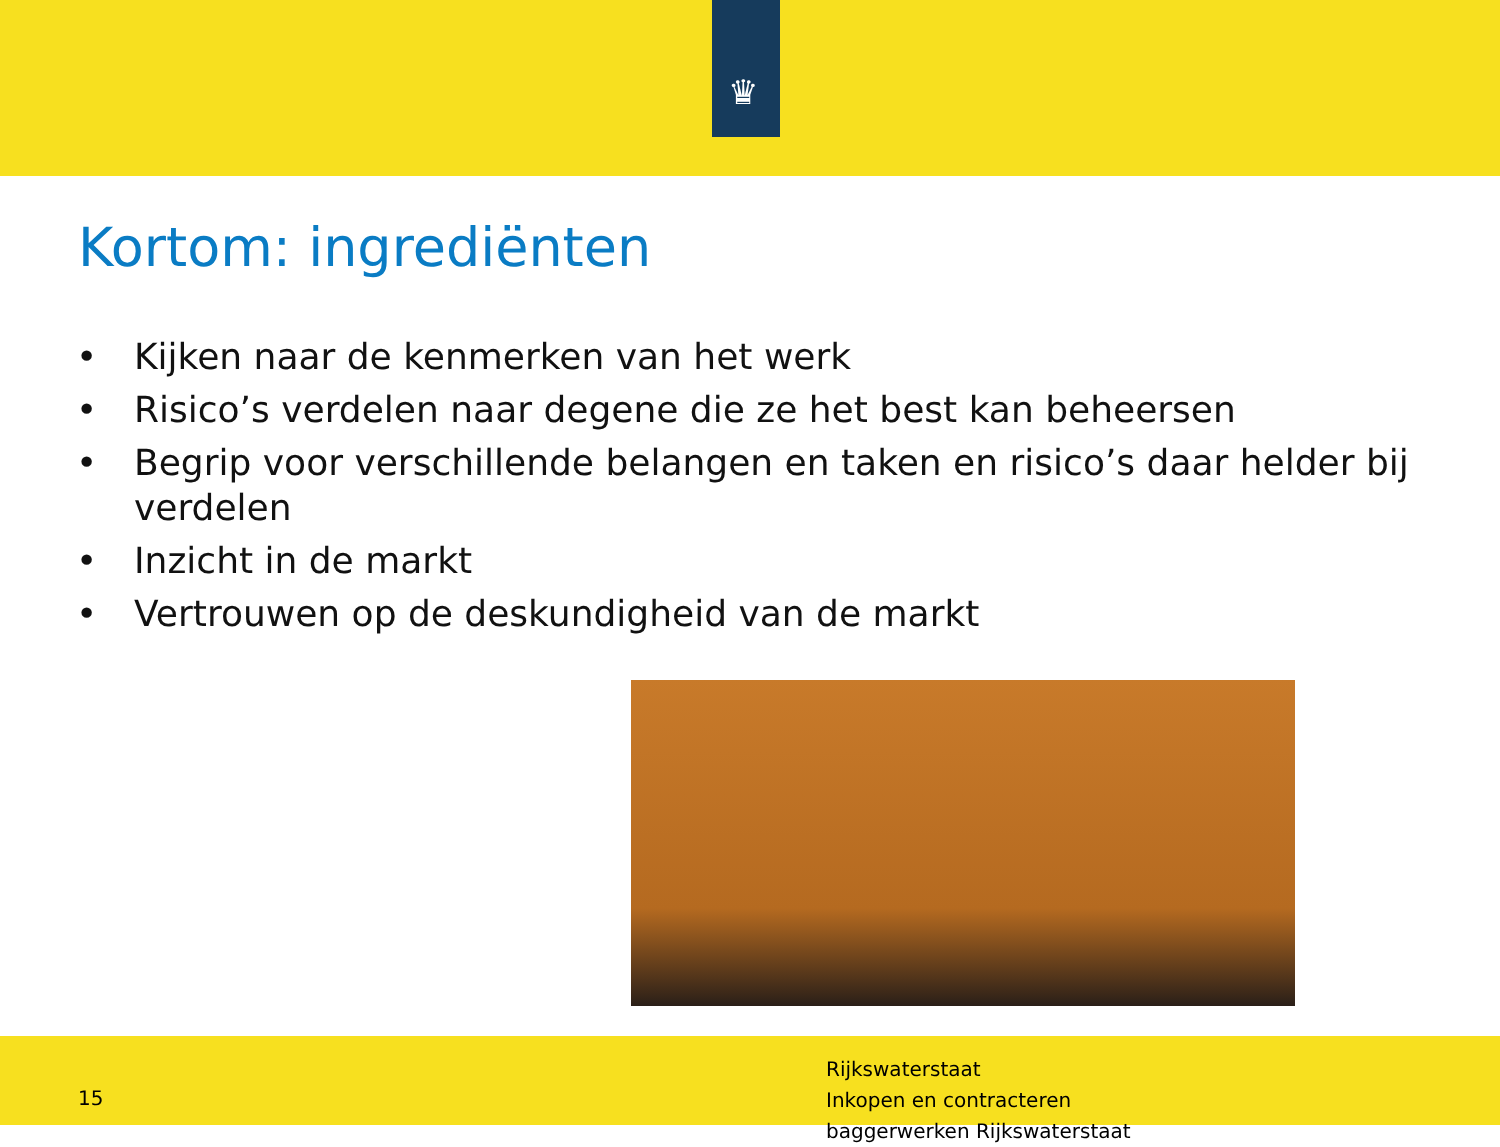♛
Kortom: ingrediënten
• Kijken naar de kenmerken van het werk
• Risico’s verdelen naar degene die ze het best kan beheersen
• Begrip voor verschillende belangen en taken en risico’s daar helder bij verdelen
• Inzicht in de markt
• Vertrouwen op de deskundigheid van de markt
15
Rijkswaterstaat
Inkopen en contracteren
baggerwerken Rijkswaterstaat